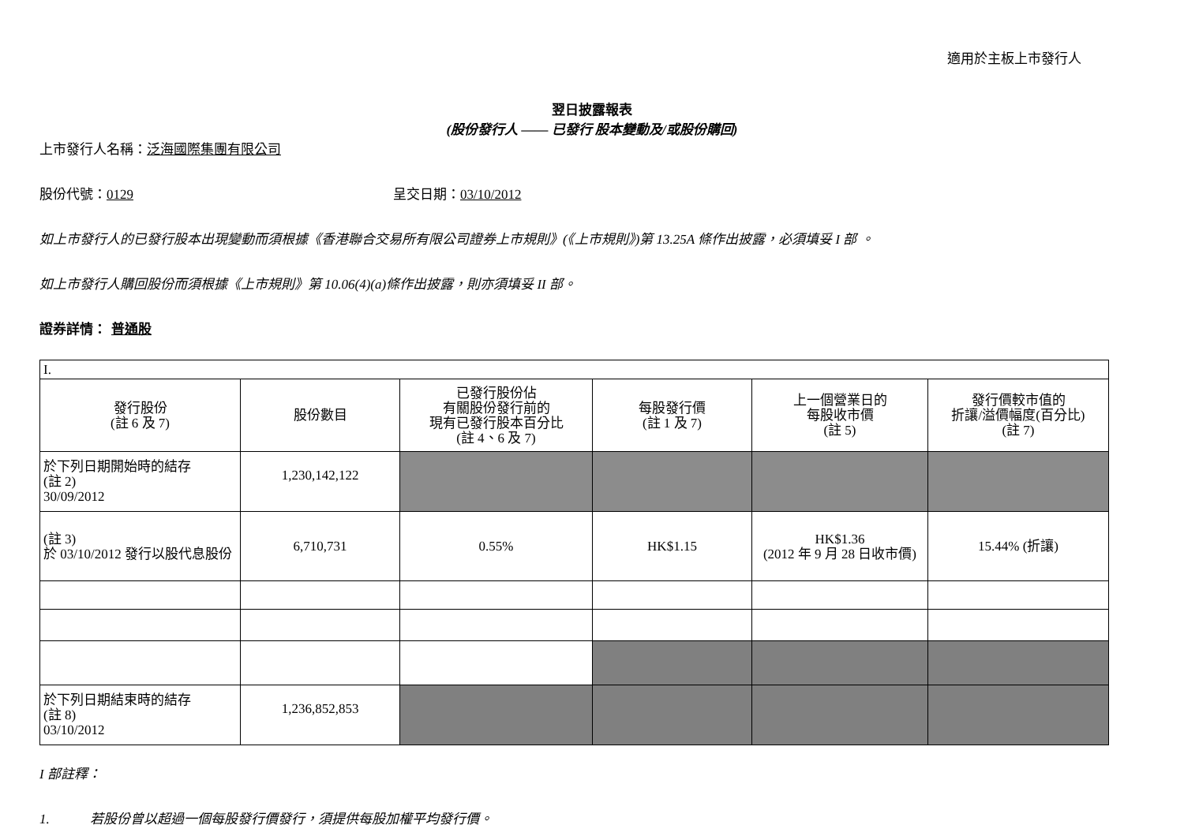適用於主板上市發行人
翌日披露報表
(股份發行人 —— 已發行 股本變動及/或股份購回)
上市發行人名稱：泛海國際集團有限公司
股份代號：0129 呈交日期：03/10/2012
如上市發行人的已發行股本出現變動而須根據《香港聯合交易所有限公司證券上市規則》(《上市規則》)第 13.25A 條作出披露，必須填妥 I 部 。
如上市發行人購回股份而須根據《上市規則》第 10.06(4)(a)條作出披露，則亦須填妥 II 部。
證券詳情： 普通股
| I. | | | | | |
| 發行股份 (註 6 及 7) | 股份數目 | 已發行股份佔 有關股份發行前的 現有已發行股本百分比 (註 4、6 及 7) | 每股發行價 (註 1 及 7) | 上一個營業日的 每股收市價 (註 5) | 發行價較市值的 折讓/溢價幅度(百分比) (註 7) |
| 於下列日期開始時的結存 (註 2) 30/09/2012 | 1,230,142,122 | | | | |
| (註 3) 於 03/10/2012 發行以股代息股份 | 6,710,731 | 0.55% | HK$1.15 | HK$1.36 (2012 年 9 月 28 日收市價) | 15.44% (折讓) |
| 於下列日期結束時的結存 (註 8) 03/10/2012 | 1,236,852,853 | | | | |
I 部註釋：
1. 若股份曾以超過一個每股發行價發行，須提供每股加權平均發行價。